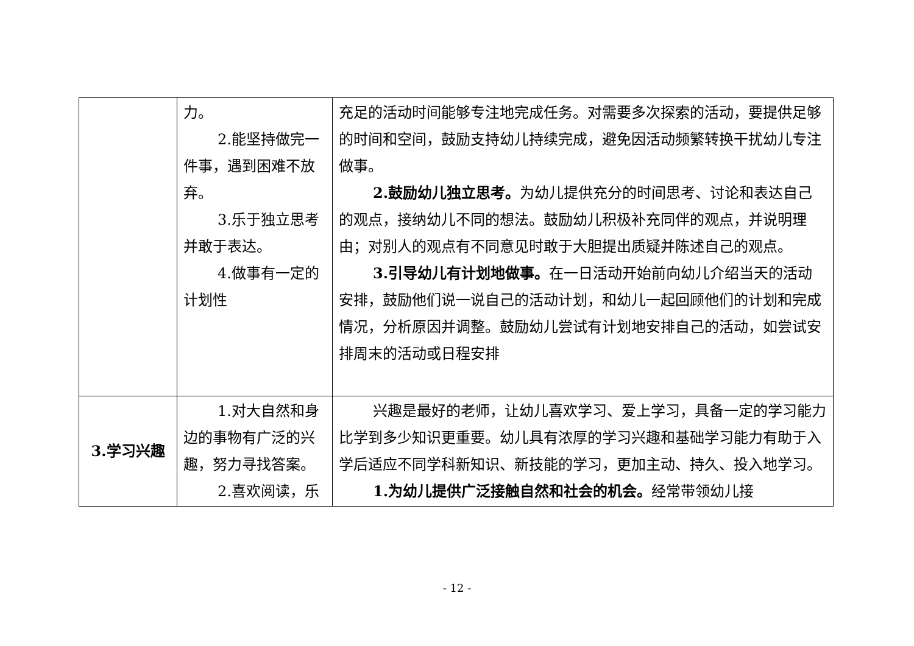| | 力。 2.能坚持做完一件事，遇到困难不放弃。 3.乐于独立思考并敢于表达。 4.做事有一定的计划性 | 充足的活动时间能够专注地完成任务。对需要多次探索的活动，要提供足够的时间和空间，鼓励支持幼儿持续完成，避免因活动频繁转换干扰幼儿专注做事。 2.鼓励幼儿独立思考。 为幼儿提供充分的时间思考、讨论和表达自己的观点，接纳幼儿不同的想法。鼓励幼儿积极补充同伴的观点，并说明理由；对别人的观点有不同意见时敢于大胆提出质疑并陈述自己的观点。 3.引导幼儿有计划地做事。 在一日活动开始前向幼儿介绍当天的活动安排，鼓励他们说一说自己的活动计划，和幼儿一起回顾他们的计划和完成情况，分析原因并调整。鼓励幼儿尝试有计划地安排自己的活动，如尝试安排周末的活动或日程安排 |
| 3.学习兴趣 | 1.对大自然和身边的事物有广泛的兴趣，努力寻找答案。 2.喜欢阅读，乐 | 兴趣是最好的老师，让幼儿喜欢学习、爱上学习，具备一定的学习能力比学到多少知识更重要。幼儿具有浓厚的学习兴趣和基础学习能力有助于入学后适应不同学科新知识、新技能的学习，更加主动、持久、投入地学习。 1.为幼儿提供广泛接触自然和社会的机会。 经常带领幼儿接 |
- 12 -